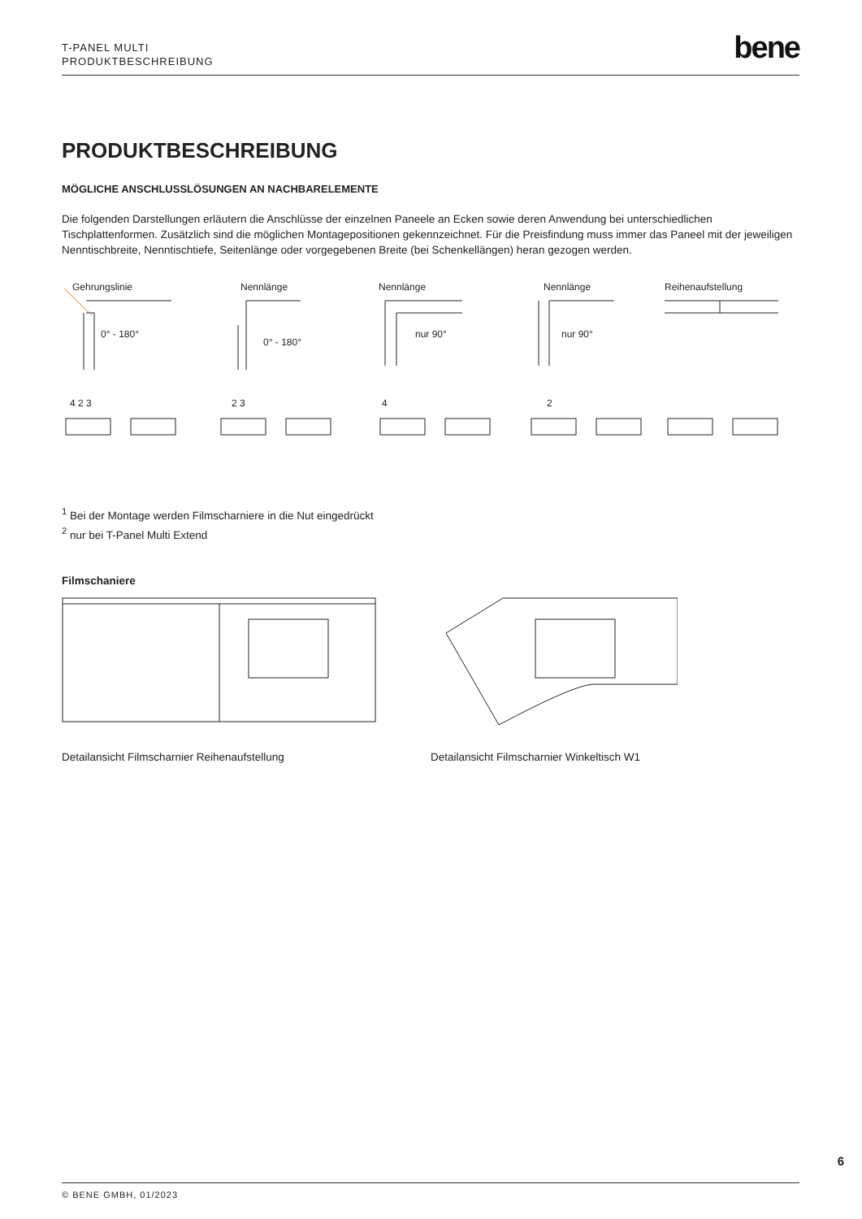T-PANEL MULTI
PRODUKTBESCHREIBUNG
bene
PRODUKTBESCHREIBUNG
MÖGLICHE ANSCHLUSSLÖSUNGEN AN NACHBARELEMENTE
Die folgenden Darstellungen erläutern die Anschlüsse der einzelnen Paneele an Ecken sowie deren Anwendung bei unterschiedlichen Tischplattenformen. Zusätzlich sind die möglichen Montagepositionen gekennzeichnet. Für die Preisfindung muss immer das Paneel mit der jeweiligen Nenntischbreite, Nenntischtiefe, Seitenlänge oder vorgegebenen Breite (bei Schenkellängen) heran gezogen werden.
Gehrungslinie
Nennlänge
Nennlänge
Nennlänge
Reihenaufstellung
0° - 180°
0° - 180°
nur 90°
nur 90°
4 2 3
2 3
4
2
<sup>1</sup> Bei der Montage werden Filmscharniere in die Nut eingedrückt
<sup>2</sup> nur bei T-Panel Multi Extend
Filmschaniere
Detailansicht Filmscharnier Reihenaufstellung Detailansicht Filmscharnier Winkeltisch W1
6
© BENE GMBH, 01/2023